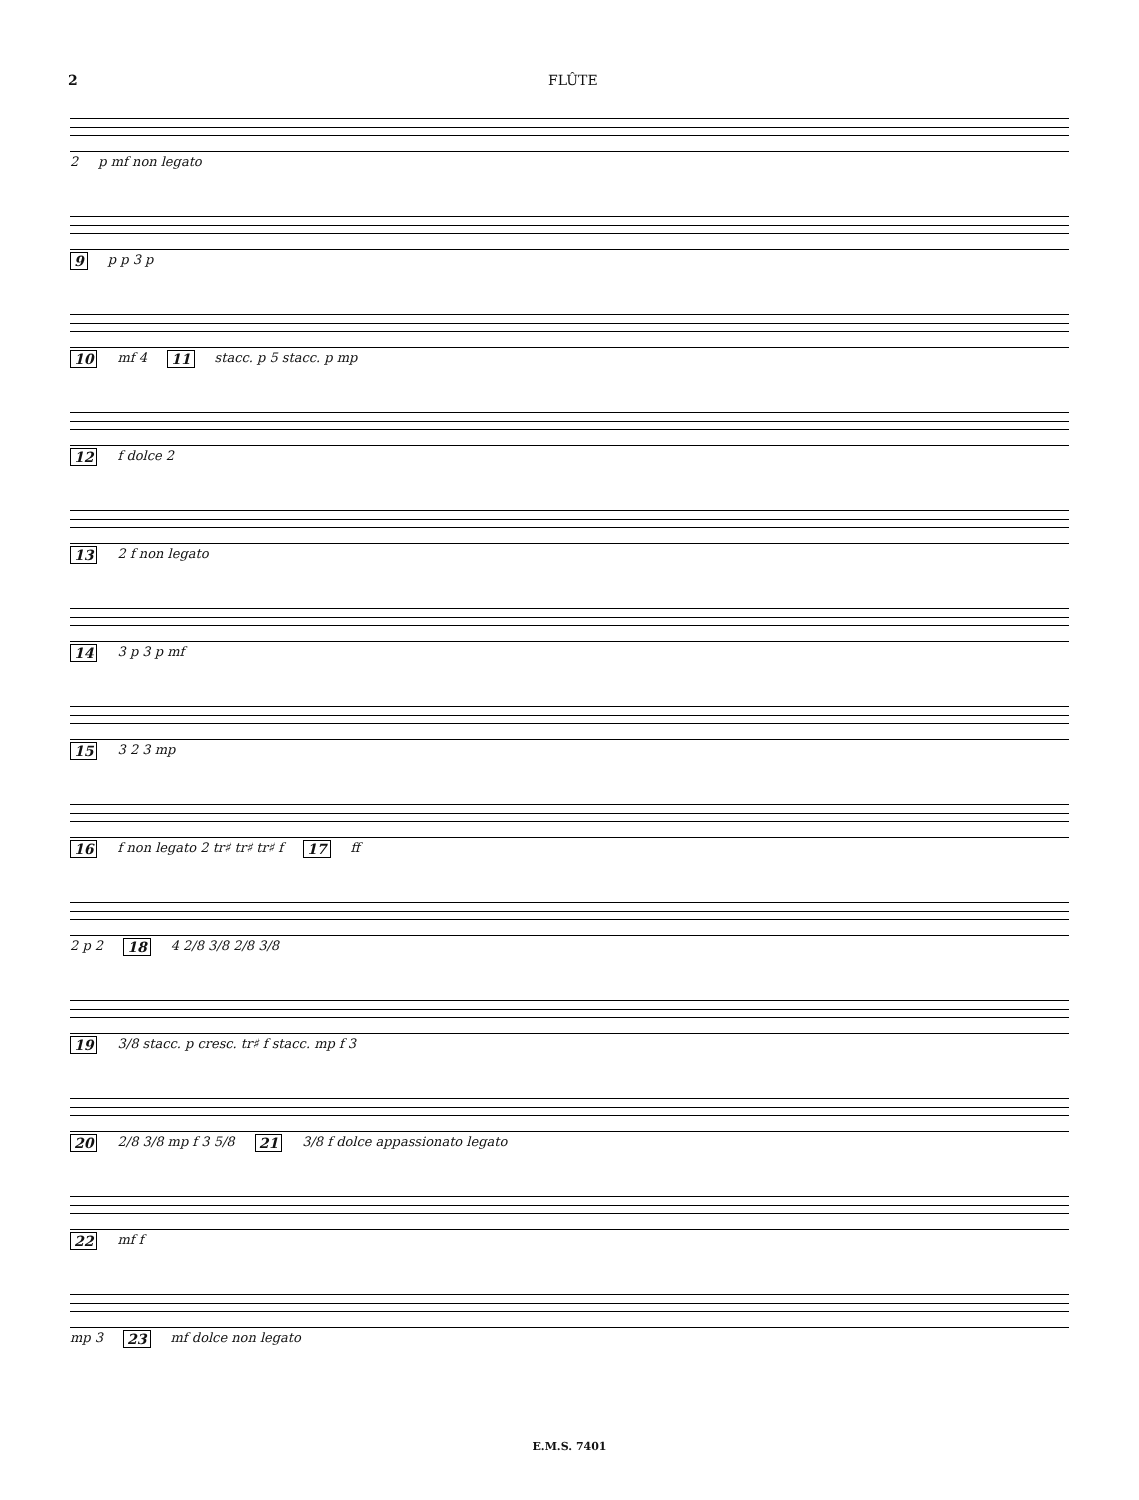2 FLÛTE
2 p mf non legato
9 p p 3 p
10 mf 4 11 stacc. p 5 stacc. p mp
12 f dolce 2
13 2 f non legato
14 3 p 3 p mf
15 3 2 3 mp
16 f non legato 2 tr♯ tr♯ tr♯ f 17 ff
2 p 2 18 4 2/8 3/8 2/8 3/8
19 3/8 stacc. p cresc. tr♯ f stacc. mp f 3
20 2/8 3/8 mp f 3 5/8 21 3/8 f dolce appassionato legato
22 mf f
mp 3 23 mf dolce non legato
E.M.S. 7401